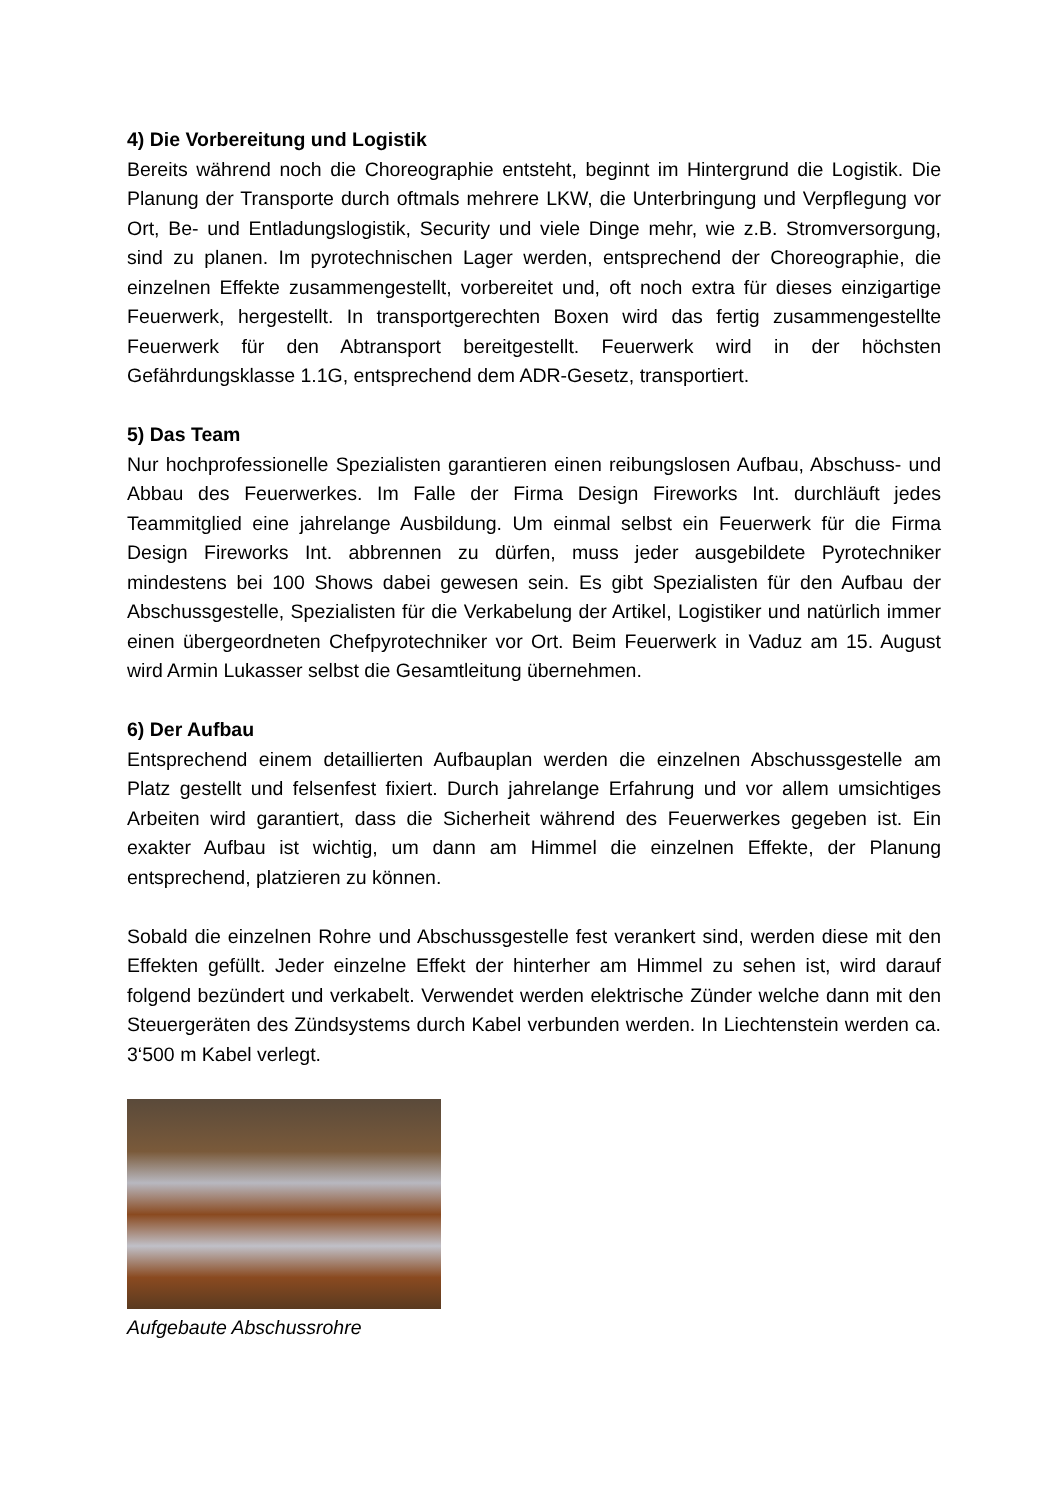4) Die Vorbereitung und Logistik
Bereits während noch die Choreographie entsteht, beginnt im Hintergrund die Logistik. Die Planung der Transporte durch oftmals mehrere LKW, die Unterbringung und Verpflegung vor Ort, Be- und Entladungslogistik, Security und viele Dinge mehr, wie z.B. Stromversorgung, sind zu planen. Im pyrotechnischen Lager werden, entsprechend der Choreographie, die einzelnen Effekte zusammengestellt, vorbereitet und, oft noch extra für dieses einzigartige Feuerwerk, hergestellt. In transportgerechten Boxen wird das fertig zusammengestellte Feuerwerk für den Abtransport bereitgestellt. Feuerwerk wird in der höchsten Gefährdungsklasse 1.1G, entsprechend dem ADR-Gesetz, transportiert.
5) Das Team
Nur hochprofessionelle Spezialisten garantieren einen reibungslosen Aufbau, Abschuss- und Abbau des Feuerwerkes. Im Falle der Firma Design Fireworks Int. durchläuft jedes Teammitglied eine jahrelange Ausbildung. Um einmal selbst ein Feuerwerk für die Firma Design Fireworks Int. abbrennen zu dürfen, muss jeder ausgebildete Pyrotechniker mindestens bei 100 Shows dabei gewesen sein. Es gibt Spezialisten für den Aufbau der Abschussgestelle, Spezialisten für die Verkabelung der Artikel, Logistiker und natürlich immer einen übergeordneten Chefpyrotechniker vor Ort. Beim Feuerwerk in Vaduz am 15. August wird Armin Lukasser selbst die Gesamtleitung übernehmen.
6) Der Aufbau
Entsprechend einem detaillierten Aufbauplan werden die einzelnen Abschussgestelle am Platz gestellt und felsenfest fixiert. Durch jahrelange Erfahrung und vor allem umsichtiges Arbeiten wird garantiert, dass die Sicherheit während des Feuerwerkes gegeben ist. Ein exakter Aufbau ist wichtig, um dann am Himmel die einzelnen Effekte, der Planung entsprechend, platzieren zu können.
Sobald die einzelnen Rohre und Abschussgestelle fest verankert sind, werden diese mit den Effekten gefüllt. Jeder einzelne Effekt der hinterher am Himmel zu sehen ist, wird darauf folgend bezündert und verkabelt. Verwendet werden elektrische Zünder welche dann mit den Steuergeräten des Zündsystems durch Kabel verbunden werden. In Liechtenstein werden ca. 3‘500 m Kabel verlegt.
Aufgebaute Abschussrohre